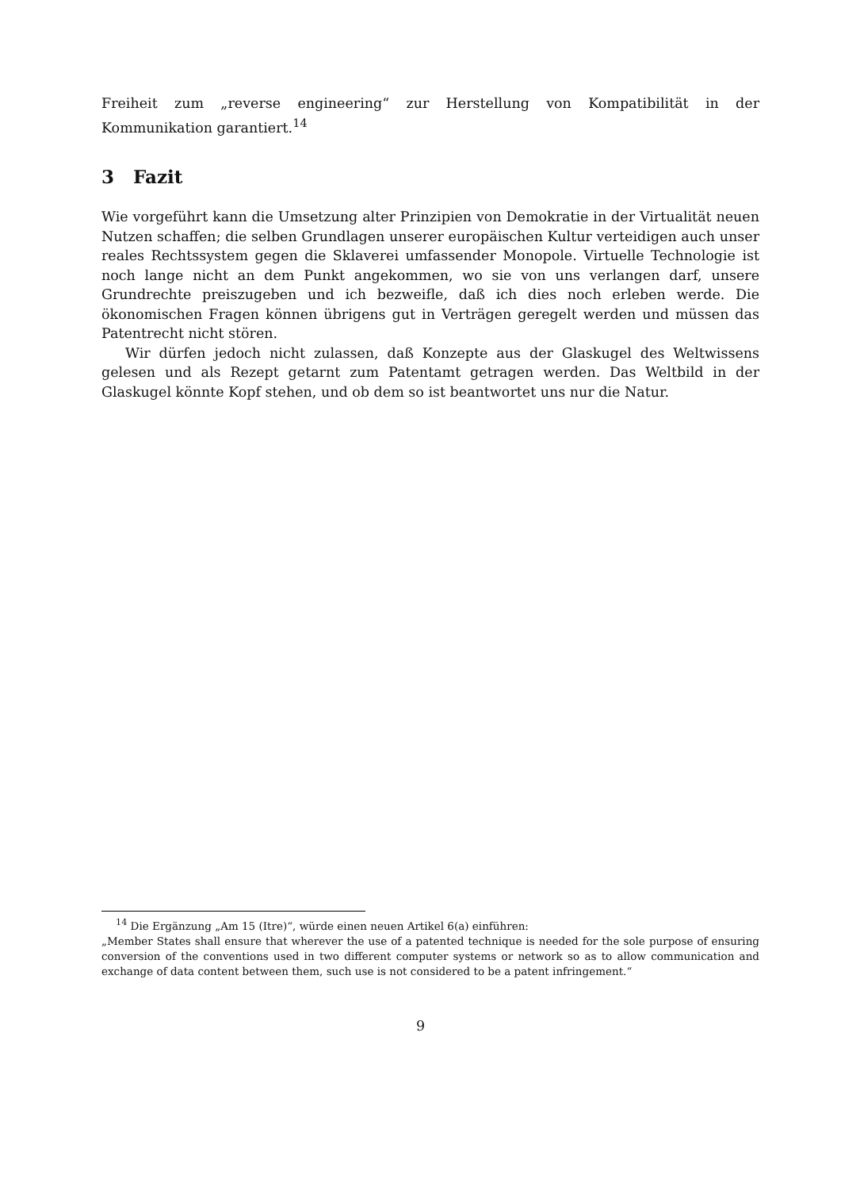Freiheit zum „reverse engineering“ zur Herstellung von Kompatibilität in der Kommunikation garantiert.<sup>14</sup>
3 Fazit
Wie vorgeführt kann die Umsetzung alter Prinzipien von Demokratie in der Virtualität neuen Nutzen schaffen; die selben Grundlagen unserer europäischen Kultur verteidigen auch unser reales Rechtssystem gegen die Sklaverei umfassender Monopole. Virtuelle Technologie ist noch lange nicht an dem Punkt angekommen, wo sie von uns verlangen darf, unsere Grundrechte preiszugeben und ich bezweifle, daß ich dies noch erleben werde. Die ökonomischen Fragen können übrigens gut in Verträgen geregelt werden und müssen das Patentrecht nicht stören.
Wir dürfen jedoch nicht zulassen, daß Konzepte aus der Glaskugel des Weltwissens gelesen und als Rezept getarnt zum Patentamt getragen werden. Das Weltbild in der Glaskugel könnte Kopf stehen, und ob dem so ist beantwortet uns nur die Natur.
<sup>14</sup> Die Ergänzung „Am 15 (Itre)“, würde einen neuen Artikel 6(a) einführen:
„Member States shall ensure that wherever the use of a patented technique is needed for the sole purpose of ensuring conversion of the conventions used in two different computer systems or network so as to allow communication and exchange of data content between them, such use is not considered to be a patent infringement.“
9